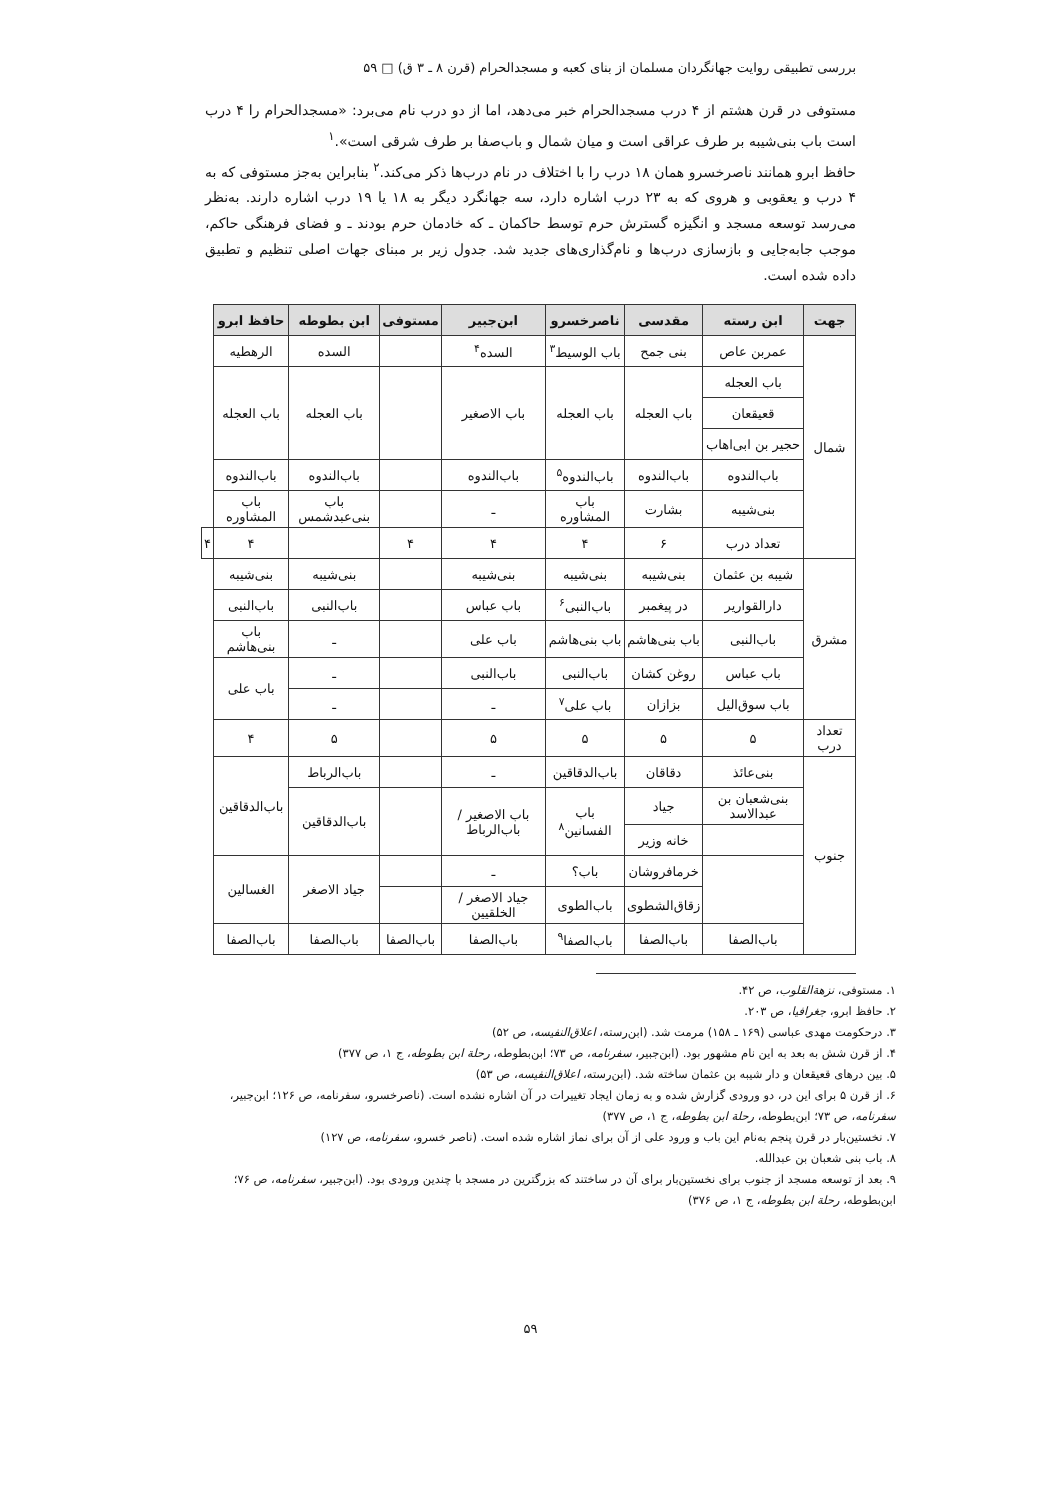بررسی تطبیقی روایت جهانگردان مسلمان از بنای کعبه و مسجدالحرام (قرن ۸ ـ ۳ ق) □ ۵۹
مستوفی در قرن هشتم از ۴ درب مسجدالحرام خبر می‌دهد، اما از دو درب نام می‌برد: «مسجدالحرام را ۴ درب است باب بنی‌شیبه بر طرف عراقی است و میان شمال و باب‌صفا بر طرف شرقی است».<sup>۱</sup>
حافظ ابرو همانند ناصرخسرو همان ۱۸ درب را با اختلاف در نام درب‌ها ذکر می‌کند.<sup>۲</sup> بنابراین به‌جز مستوفی که به ۴ درب و یعقوبی و هروی که به ۲۳ درب اشاره دارد، سه جهانگرد دیگر به ۱۸ یا ۱۹ درب اشاره دارند. به‌نظر می‌رسد توسعه مسجد و انگیزه گسترش حرم توسط حاکمان ـ که خادمان حرم بودند ـ و فضای فرهنگی حاکم، موجب جابه‌جایی و بازسازی درب‌ها و نام‌گذاری‌های جدید شد. جدول زیر بر مبنای جهات اصلی تنظیم و تطبیق داده شده است.
| جهت | ابن رسته | مقدسی | ناصرخسرو | ابن‌جبیر | مستوفی | ابن بطوطه | حافظ ابرو | |
| --- | --- | --- | --- | --- | --- | --- | --- | --- |
| شمال | عمربن عاص | بنی جمح | باب الوسیط<sup>۳</sup> | السده<sup>۴</sup> | | السده | الرهطیه | |
| | باب العجله | باب العجله | باب العجله | باب الاصغیر | | باب العجله | باب العجله | |
| | قعیقعان | | | | | | | |
| | حجیر بن ابی‌اهاب | | | | | | | |
| | باب‌الندوه | باب‌الندوه | باب‌الندوه<sup>۵</sup> | باب‌الندوه | | باب‌الندوه | باب‌الندوه | |
| | بنی‌شیبه | بشارت | باب المشاوره | ـ | | باب بنی‌عبدشمس | باب المشاوره | |
| | تعداد درب | ۶ | ۴ | ۴ | ۴ | | ۴ | ۴ |
| مشرق | شیبه بن عثمان | بنی‌شیبه | بنی‌شیبه | بنی‌شیبه | | بنی‌شیبه | بنی‌شیبه | |
| | دارالقواریر | در پیغمبر | باب‌النبی<sup>۶</sup> | باب عباس | | باب‌النبی | باب‌النبی | |
| | باب‌النبی | باب بنی‌هاشم | باب بنی‌هاشم | باب علی | | ـ | باب بنی‌هاشم | |
| | باب عباس | روغن کشان | باب‌النبی | باب‌النبی | | ـ | باب علی | |
| | باب سوق‌الیل | بزازان | باب علی<sup>۷</sup> | ـ | | ـ | | |
| تعداد درب | ۵ | ۵ | ۵ | ۵ | | ۵ | ۴ | |
| جنوب | بنی‌عائذ | دقاقان | باب‌الدقاقین | ـ | | باب‌الرباط | باب‌الدقاقین | |
| | بنی‌شعبان بن عبدالاسد | جیاد | باب الفسانین<sup>۸</sup> | باب الاصغیر / باب‌الرباط | | باب‌الدقاقین | | |
| | | خانه وزیر | | | | | | |
| | | خرمافروشان | باب؟ | ـ | | جیاد الاصغر | الغسالین | |
| | | زقاق‌الشطوی | باب‌الطوی | جیاد الاصغر / الخلقیین | | | | |
| | باب‌الصفا | باب‌الصفا | باب‌الصفا<sup>۹</sup> | باب‌الصفا | باب‌الصفا | باب‌الصفا | باب‌الصفا | |
۱. مستوفی، نزهة‌القلوب، ص ۴۲.
۲. حافظ ابرو، جغرافیا، ص ۲۰۳.
۳. درحکومت مهدی عباسی (۱۶۹ ـ ۱۵۸) مرمت شد. (ابن‌رسته، اعلاق‌النفیسه، ص ۵۲)
۴. از قرن شش به بعد به این نام مشهور بود. (ابن‌جبیر، سفرنامه، ص ۷۳؛ ابن‌بطوطه، رحلة ابن بطوطه، ج ۱، ص ۳۷۷)
۵. بین درهای قعیقعان و دار شیبه بن عثمان ساخته شد. (ابن‌رسته، اعلاق‌النفیسه، ص ۵۳)
۶. از قرن ۵ برای این در، دو ورودی گزارش شده و به زمان ایجاد تغییرات در آن اشاره نشده است. (ناصرخسرو، سفرنامه، ص ۱۲۶؛ ابن‌جبیر، سفرنامه، ص ۷۳؛ ابن‌بطوطه، رحلة ابن بطوطه، ج ۱، ص ۳۷۷)
۷. نخستین‌بار در قرن پنجم به‌نام این باب و ورود علی از آن برای نماز اشاره شده است. (ناصر خسرو، سفرنامه، ص ۱۲۷)
۸. باب بنی شعبان بن عبدالله.
۹. بعد از توسعه مسجد از جنوب برای نخستین‌بار برای آن در ساختند که بزرگترین در مسجد با چندین ورودی بود. (ابن‌جبیر، سفرنامه، ص ۷۶؛ ابن‌بطوطه، رحلة ابن بطوطه، ج ۱، ص ۳۷۶)
۵۹